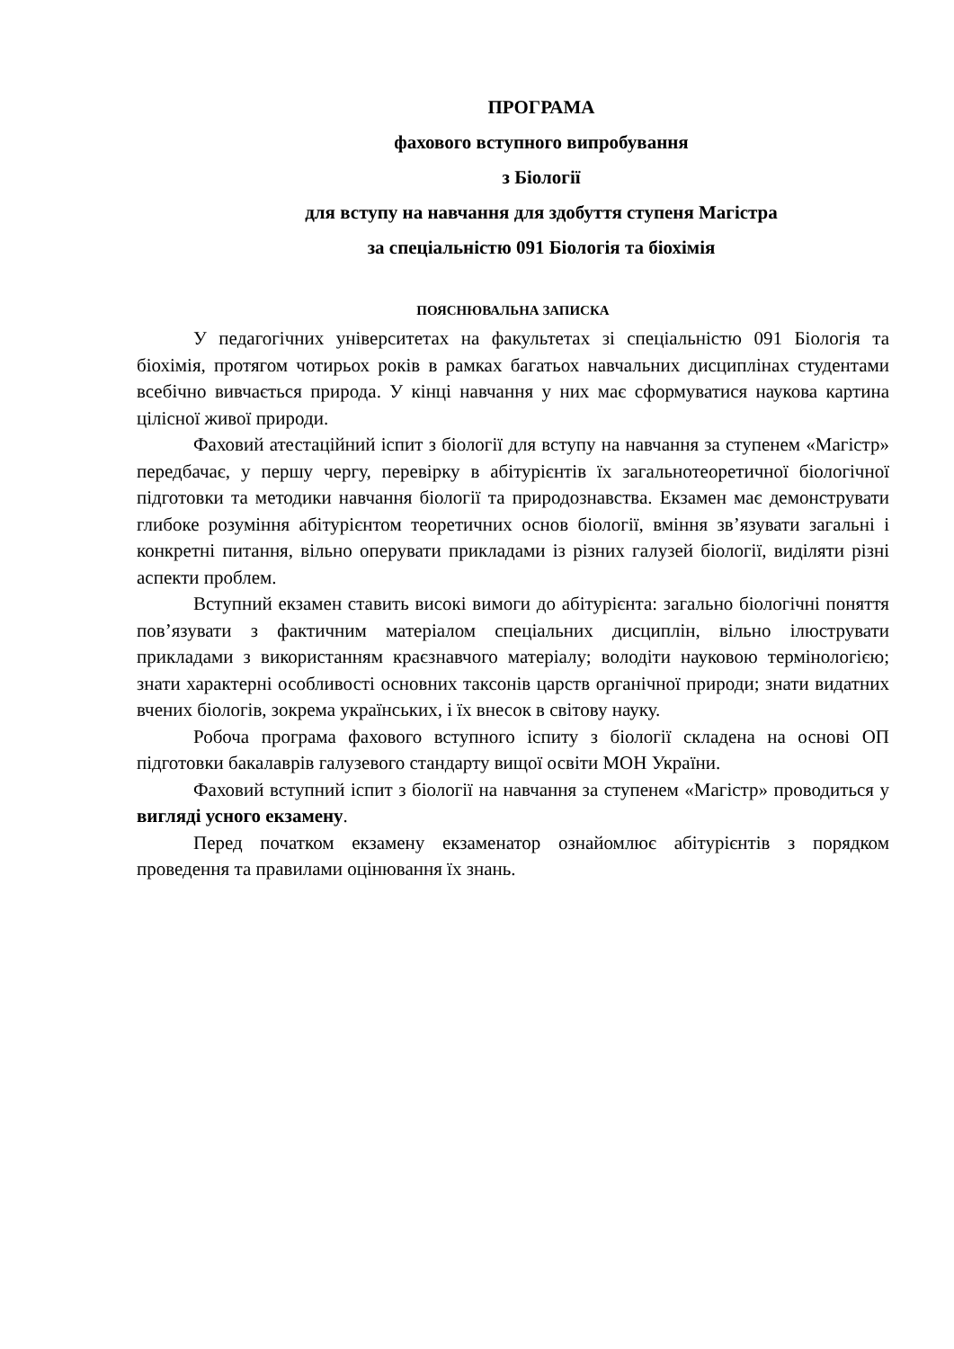ПРОГРАМА
фахового вступного випробування
з Біології
для вступу на навчання для здобуття ступеня Магістра
за спеціальністю 091 Біологія та біохімія
ПОЯСНЮВАЛЬНА ЗАПИСКА
У педагогічних університетах на факультетах зі спеціальністю 091 Біологія та біохімія, протягом чотирьох років в рамках багатьох навчальних дисциплінах студентами всебічно вивчається природа. У кінці навчання у них має сформуватися наукова картина цілісної живої природи.
Фаховий атестаційний іспит з біології для вступу на навчання за ступенем «Магістр» передбачає, у першу чергу, перевірку в абітурієнтів їх загальнотеоретичної біологічної підготовки та методики навчання біології та природознавства. Екзамен має демонструвати глибоке розуміння абітурієнтом теоретичних основ біології, вміння зв’язувати загальні і конкретні питання, вільно оперувати прикладами із різних галузей біології, виділяти різні аспекти проблем.
Вступний екзамен ставить високі вимоги до абітурієнта: загально біологічні поняття пов’язувати з фактичним матеріалом спеціальних дисциплін, вільно ілюструвати прикладами з використанням краєзнавчого матеріалу; володіти науковою термінологією; знати характерні особливості основних таксонів царств органічної природи; знати видатних вчених біологів, зокрема українських, і їх внесок в світову науку.
Робоча програма фахового вступного іспиту з біології складена на основі ОП підготовки бакалаврів галузевого стандарту вищої освіти МОН України.
Фаховий вступний іспит з біології на навчання за ступенем «Магістр» проводиться у вигляді усного екзамену.
Перед початком екзамену екзаменатор ознайомлює абітурієнтів з порядком проведення та правилами оцінювання їх знань.